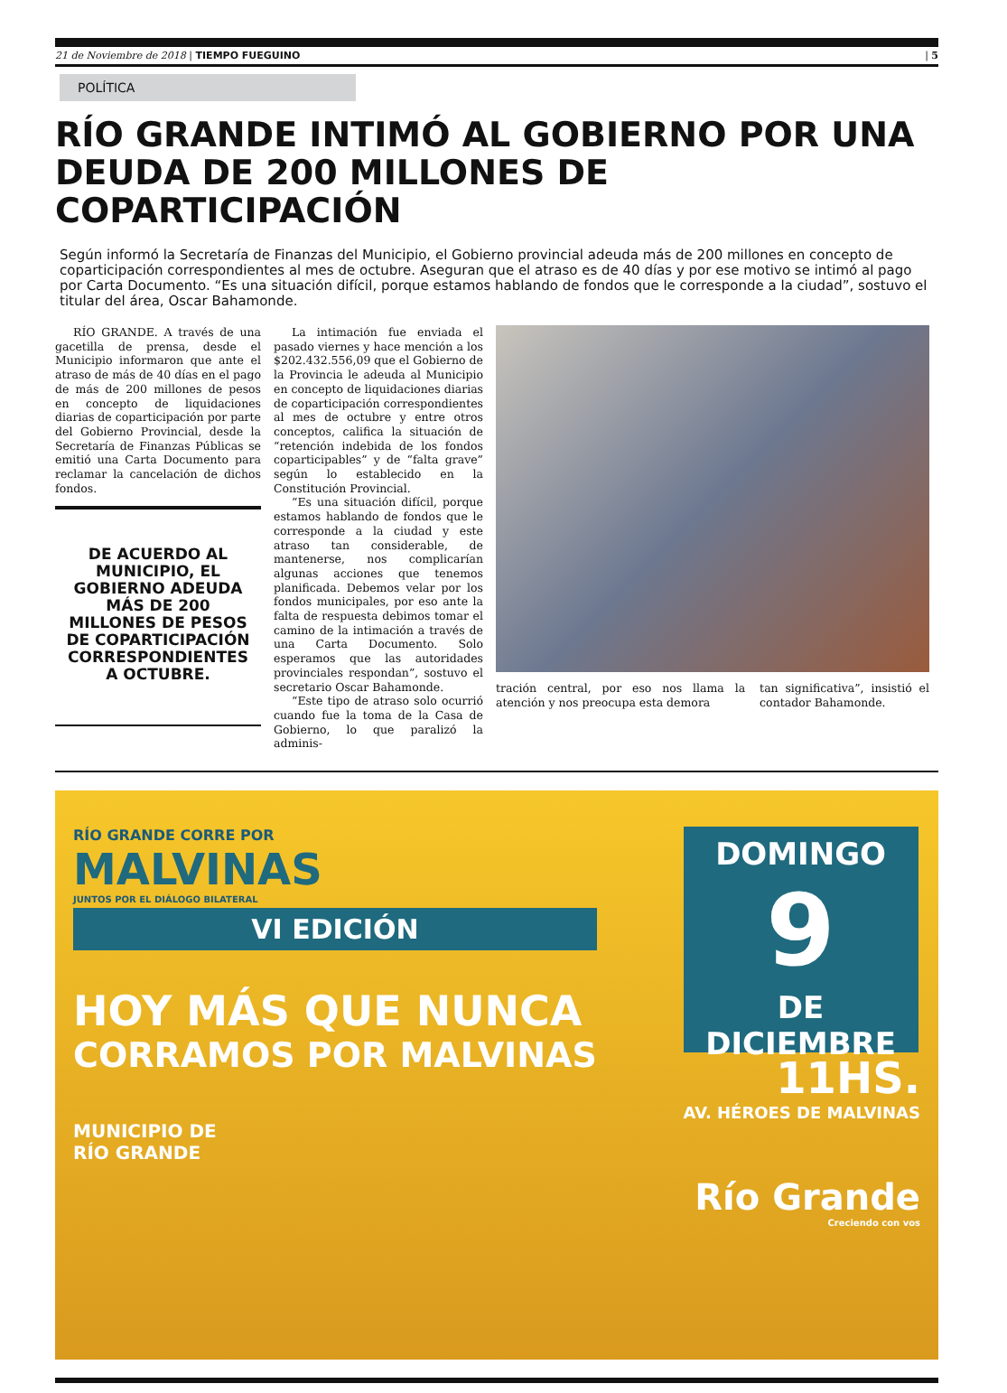21 de Noviembre de 2018 | TIEMPO FUEGUINO | 5
POLÍTICA
RÍO GRANDE INTIMÓ AL GOBIERNO POR UNA DEUDA DE 200 MILLONES DE COPARTICIPACIÓN
Según informó la Secretaría de Finanzas del Municipio, el Gobierno provincial adeuda más de 200 millones en concepto de coparticipación correspondientes al mes de octubre. Aseguran que el atraso es de 40 días y por ese motivo se intimó al pago por Carta Documento. “Es una situación difícil, porque estamos hablando de fondos que le corresponde a la ciudad”, sostuvo el titular del área, Oscar Bahamonde.
RÍO GRANDE. A través de una gacetilla de prensa, desde el Municipio informaron que ante el atraso de más de 40 días en el pago de más de 200 millones de pesos en concepto de liquidaciones diarias de coparticipación por parte del Gobierno Provincial, desde la Secretaría de Finanzas Públicas se emitió una Carta Documento para reclamar la cancelación de dichos fondos.
DE ACUERDO AL MUNICIPIO, EL GOBIERNO ADEUDA MÁS DE 200 MILLONES DE PESOS DE COPARTICIPACIÓN CORRESPONDIENTES A OCTUBRE.
La intimación fue enviada el pasado viernes y hace mención a los $202.432.556,09 que el Gobierno de la Provincia le adeuda al Municipio en concepto de liquidaciones diarias de coparticipación correspondientes al mes de octubre y entre otros conceptos, califica la situación de “retención indebida de los fondos coparticipables” y de “falta grave” según lo establecido en la Constitución Provincial.
“Es una situación difícil, porque estamos hablando de fondos que le corresponde a la ciudad y este atraso tan considerable, de mantenerse, nos complicarían algunas acciones que tenemos planificada. Debemos velar por los fondos municipales, por eso ante la falta de respuesta debimos tomar el camino de la intimación a través de una Carta Documento. Solo esperamos que las autoridades provinciales respondan”, sostuvo el secretario Oscar Bahamonde.
“Este tipo de atraso solo ocurrió cuando fue la toma de la Casa de Gobierno, lo que paralizó la adminis-
tración central, por eso nos llama la atención y nos preocupa esta demora
tan significativa”, insistió el contador Bahamonde.
RÍO GRANDE CORRE POR
MALVINAS
JUNTOS POR EL DIÁLOGO BILATERAL
VI EDICIÓN
HOY MÁS QUE NUNCA
CORRAMOS POR MALVINAS
MUNICIPIO DE
RÍO GRANDE
DOMINGO
9
DE DICIEMBRE
11HS.
AV. HÉROES DE MALVINAS
Río Grande
Creciendo con vos